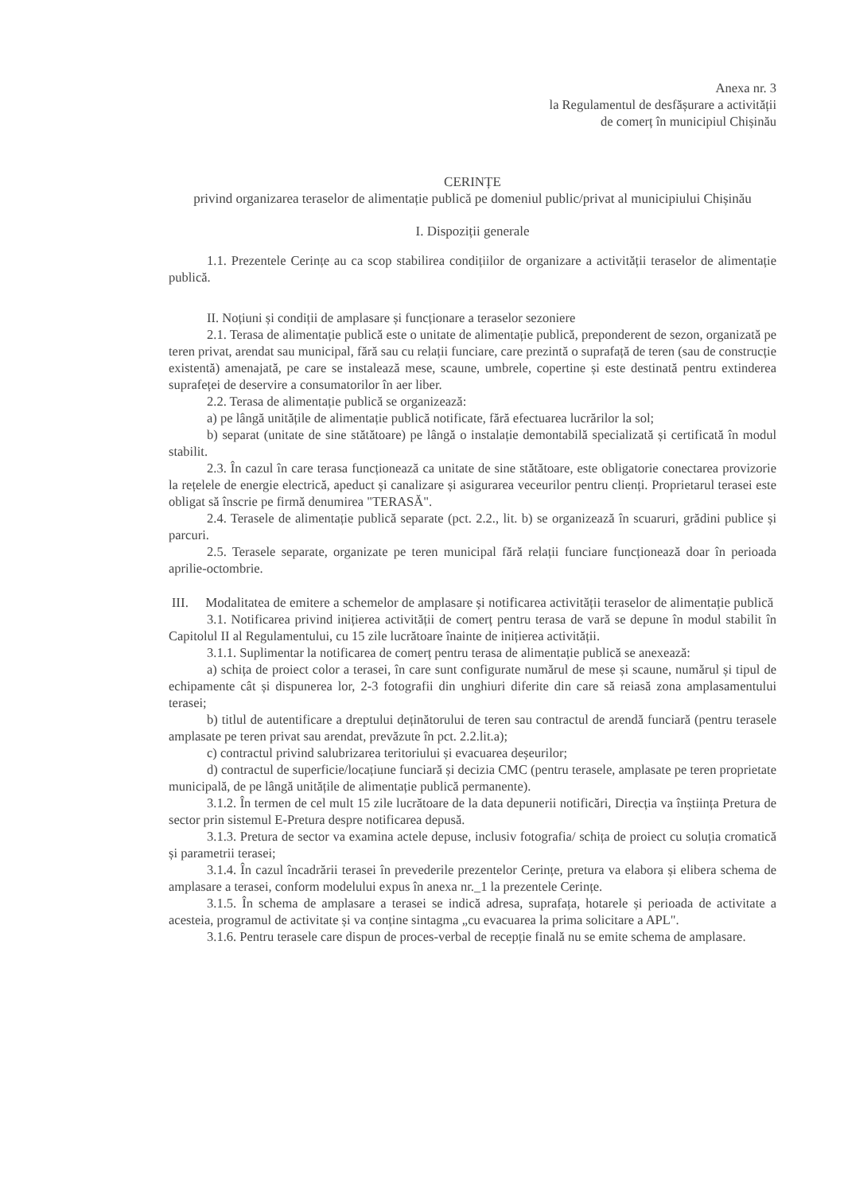Anexa nr. 3
la Regulamentul de desfășurare a activității
de comerț în municipiul Chișinău
CERINȚE
privind organizarea teraselor de alimentație publică pe domeniul public/privat al municipiului Chișinău
I. Dispoziții generale
1.1. Prezentele Cerințe au ca scop stabilirea condițiilor de organizare a activității teraselor de alimentație publică.
II. Noțiuni și condiții de amplasare și funcționare a teraselor sezoniere
2.1. Terasa de alimentație publică este o unitate de alimentație publică, preponderent de sezon, organizată pe teren privat, arendat sau municipal, fără sau cu relații funciare, care prezintă o suprafață de teren (sau de construcție existentă) amenajată, pe care se instalează mese, scaune, umbrele, copertine și este destinată pentru extinderea suprafeței de deservire a consumatorilor în aer liber.
2.2. Terasa de alimentație publică se organizează:
a) pe lângă unitățile de alimentație publică notificate, fără efectuarea lucrărilor la sol;
b) separat (unitate de sine stătătoare) pe lângă o instalație demontabilă specializată și certificată în modul stabilit.
2.3. În cazul în care terasa funcționează ca unitate de sine stătătoare, este obligatorie conectarea provizorie la rețelele de energie electrică, apeduct și canalizare și asigurarea veceurilor pentru clienți. Proprietarul terasei este obligat să înscrie pe firmă denumirea "TERASĂ".
2.4. Terasele de alimentație publică separate (pct. 2.2., lit. b) se organizează în scuaruri, grădini publice și parcuri.
2.5. Terasele separate, organizate pe teren municipal fără relații funciare funcționează doar în perioada aprilie-octombrie.
III. Modalitatea de emitere a schemelor de amplasare și notificarea activității teraselor de alimentație publică
3.1. Notificarea privind inițierea activității de comerț pentru terasa de vară se depune în modul stabilit în Capitolul II al Regulamentului, cu 15 zile lucrătoare înainte de inițierea activității.
3.1.1. Suplimentar la notificarea de comerț pentru terasa de alimentație publică se anexează:
a) schița de proiect color a terasei, în care sunt configurate numărul de mese și scaune, numărul și tipul de echipamente cât și dispunerea lor, 2-3 fotografii din unghiuri diferite din care să reiasă zona amplasamentului terasei;
b) titlul de autentificare a dreptului deținătorului de teren sau contractul de arendă funciară (pentru terasele amplasate pe teren privat sau arendat, prevăzute în pct. 2.2.lit.a);
c) contractul privind salubrizarea teritoriului și evacuarea deșeurilor;
d) contractul de superficie/locațiune funciară și decizia CMC (pentru terasele, amplasate pe teren proprietate municipală, de pe lângă unitățile de alimentație publică permanente).
3.1.2. În termen de cel mult 15 zile lucrătoare de la data depunerii notificări, Direcția va înștiința Pretura de sector prin sistemul E-Pretura despre notificarea depusă.
3.1.3. Pretura de sector va examina actele depuse, inclusiv fotografia/ schița de proiect cu soluția cromatică și parametrii terasei;
3.1.4. În cazul încadrării terasei în prevederile prezentelor Cerințe, pretura va elabora și elibera schema de amplasare a terasei, conform modelului expus în anexa nr._1 la prezentele Cerințe.
3.1.5. În schema de amplasare a terasei se indică adresa, suprafața, hotarele și perioada de activitate a acesteia, programul de activitate și va conține sintagma „cu evacuarea la prima solicitare a APL".
3.1.6. Pentru terasele care dispun de proces-verbal de recepție finală nu se emite schema de amplasare.